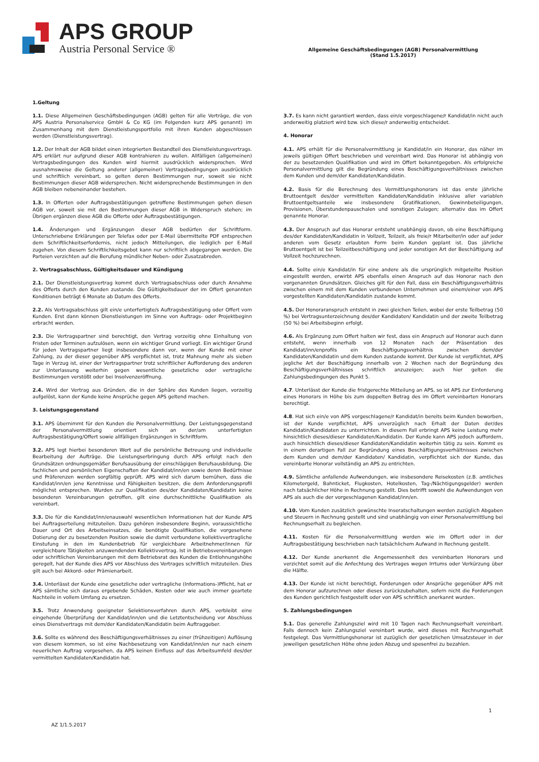APS GROUP
Austria Personal Service ®
Allgemeine Geschäftsbedingungen (AGB) Personalvermittlung
(Stand 1.5.2017)
1.Geltung
1.1. Diese Allgemeinen Geschäftsbedingungen (AGB) gelten für alle Verträge, die von APS Austria Personalservice GmbH & Co KG (im Folgenden kurz APS genannt) im Zusammenhang mit dem Dienstleistungsportfolio mit ihren Kunden abgeschlossen werden (Dienstleistungsvertrag).
1.2. Der Inhalt der AGB bildet einen integrierten Bestandteil des Dienstleistungsvertrags. APS erklärt nur aufgrund dieser AGB kontrahieren zu wollen. Allfälligen (allgemeinen) Vertragsbedingungen des Kunden wird hiermit ausdrücklich widersprochen. Wird ausnahmsweise die Geltung anderer (allgemeiner) Vertragsbedingungen ausdrücklich und schriftlich vereinbart, so gelten deren Bestimmungen nur, soweit sie nicht Bestimmungen dieser AGB widersprechen. Nicht widersprechende Bestimmungen in den AGB bleiben nebeneinander bestehen.
1.3. In Offerten oder Auftragsbestätigungen getroffene Bestimmungen gehen diesen AGB vor, soweit sie mit den Bestimmungen dieser AGB in Widerspruch stehen; im Übrigen ergänzen diese AGB die Offerte oder Auftragsbestätigungen.
1.4. Änderungen und Ergänzungen dieser AGB bedürfen der Schriftform. Unterschriebene Erklärungen per Telefax oder per E-Mail übermittelte PDF entsprechen dem Schriftlichkeitserfordernis, nicht jedoch Mitteilungen, die lediglich per E-Mail zugehen. Von diesem Schriftlichkeitsgebot kann nur schriftlich abgegangen werden. Die Parteien verzichten auf die Berufung mündlicher Neben- oder Zusatzabreden.
2. Vertragsabschluss, Gültigkeitsdauer und Kündigung
2.1. Der Dienstleistungsvertrag kommt durch Vertragsabschluss oder durch Annahme des Offerts durch den Kunden zustande. Die Gültigkeitsdauer der im Offert genannten Konditionen beträgt 6 Monate ab Datum des Offerts.
2.2. Als Vertragsabschluss gilt ein/e unterfertigte/s Auftragsbestätigung oder Offert vom Kunden. Erst dann können Dienstleistungen im Sinne von Auftrags- oder Projektbeginn erbracht werden.
2.3. Die Vertragspartner sind berechtigt, den Vertrag vorzeitig ohne Einhaltung von Fristen oder Terminen aufzulösen, wenn ein wichtiger Grund vorliegt. Ein wichtiger Grund für jeden Vertragspartner liegt insbesondere dann vor, wenn der Kunde mit einer Zahlung, zu der dieser gegenüber APS verpflichtet ist, trotz Mahnung mehr als sieben Tage in Verzug ist, einer der Vertragspartner trotz schriftlicher Aufforderung des anderen zur Unterlassung weiterhin gegen wesentliche gesetzliche oder vertragliche Bestimmungen verstößt oder bei Insolvenzeröffnung.
2.4. Wird der Vertrag aus Gründen, die in der Sphäre des Kunden liegen, vorzeitig aufgelöst, kann der Kunde keine Ansprüche gegen APS geltend machen.
3. Leistungsgegenstand
3.1. APS übernimmt für den Kunden die Personalvermittlung. Der Leistungsgegenstand der Personalvermittlung orientiert sich an der/am unterfertigten Auftragsbestätigung/Offert sowie allfälligen Ergänzungen in Schriftform.
3.2. APS legt hierbei besonderen Wert auf die persönliche Betreuung und individuelle Bearbeitung der Aufträge. Die Leistungserbringung durch APS erfolgt nach den Grundsätzen ordnungsgemäßer Berufsausübung der einschlägigen Berufsausbildung. Die fachlichen und persönlichen Eigenschaften der Kandidat/inn/en sowie deren Bedürfnisse und Präferenzen werden sorgfältig geprüft. APS wird sich darum bemühen, dass die Kandidat/inn/en jene Kenntnisse und Fähigkeiten besitzen, die dem Anforderungsprofil möglichst entsprechen. Wurden zur Qualifikation des/der Kandidaten/Kandidatin keine besonderen Vereinbarungen getroffen, gilt eine durchschnittliche Qualifikation als vereinbart.
3.3. Die für die Kandidat/inn/enauswahl wesentlichen Informationen hat der Kunde APS bei Auftragserteilung mitzuteilen. Dazu gehören insbesondere Beginn, voraussichtliche Dauer und Ort des Arbeitseinsatzes, die benötigte Qualifikation, die vorgesehene Dotierung der zu besetzenden Position sowie die damit verbundene kollektivvertragliche Einstufung in den im Kundenbetrieb für vergleichbare Arbeitnehmer/innen für vergleichbare Tätigkeiten anzuwendenden Kollektivvertrag. Ist in Betriebsvereinbarungen oder schriftlichen Vereinbarungen mit dem Betriebsrat des Kunden die Entlohnungshöhe geregelt, hat der Kunde dies APS vor Abschluss des Vertrages schriftlich mitzuteilen. Dies gilt auch bei Akkord- oder Prämienarbeit.
3.4. Unterlässt der Kunde eine gesetzliche oder vertragliche (Informations-)Pflicht, hat er APS sämtliche sich daraus ergebende Schäden, Kosten oder wie auch immer geartete Nachteile in vollem Umfang zu ersetzen.
3.5. Trotz Anwendung geeigneter Selektionsverfahren durch APS, verbleibt eine eingehende Überprüfung der Kandidat/inn/en und die Letztentscheidung vor Abschluss eines Dienstvertrags mit dem/der Kandidaten/Kandidatin beim Auftraggeber.
3.6. Sollte es während des Beschäftigungsverhältnisses zu einer (frühzeitigen) Auflösung von diesem kommen, so ist eine Nachbesetzung von Kandidat/inn/en nur nach einem neuerlichen Auftrag vorgesehen, da APS keinen Einfluss auf das Arbeitsumfeld des/der vermittelten Kandidaten/Kandidatin hat.
3.7. Es kann nicht garantiert werden, dass ein/e vorgeschlagene/r Kandidat/in nicht auch anderweitig platziert wird bzw. sich diese/r anderweitig entscheidet.
4. Honorar
4.1. APS erhält für die Personalvermittlung je Kandidat/in ein Honorar, das näher im jeweils gültigen Offert beschrieben und vereinbart wird. Das Honorar ist abhängig von der zu besetzenden Qualifikation und wird im Offert bekanntgegeben. Als erfolgreiche Personalvermittlung gilt die Begründung eines Beschäftigungsverhältnisses zwischen dem Kunden und dem/der Kandidaten/Kandidatin.
4.2. Basis für die Berechnung des Vermittlungshonorars ist das erste jährliche Bruttoentgelt des/der vermittelten Kandidaten/Kandidatin inklusive aller variablen Bruttoentgeltsanteile wie insbesondere Gratifikationen, Gewinnbeteiligungen, Provisionen, Überstundenpauschalen und sonstigen Zulagen; alternativ das im Offert genannte Honorar.
4.3. Der Anspruch auf das Honorar entsteht unabhängig davon, ob eine Beschäftigung des/der Kandidaten/Kandidatin in Vollzeit, Teilzeit, als freie/r Mitarbeiter/in oder auf jeder anderen vom Gesetz erlaubten Form beim Kunden geplant ist. Das jährliche Bruttoentgelt ist bei Teilzeitbeschäftigung und jeder sonstigen Art der Beschäftigung auf Vollzeit hochzurechnen.
4.4. Sollte ein/e Kandidat/in für eine andere als die ursprünglich mitgeteilte Position eingestellt werden, erwirbt APS ebenfalls einen Anspruch auf das Honorar nach den vorgenannten Grundsätzen. Gleiches gilt für den Fall, dass ein Beschäftigungsverhältnis zwischen einem mit dem Kunden verbundenen Unternehmen und einem/einer von APS vorgestellten Kandidaten/Kandidatin zustande kommt.
4.5. Der Honoraranspruch entsteht in zwei gleichen Teilen, wobei der erste Teilbetrag (50 %) bei Vertragsunterzeichnung des/der Kandidaten/ Kandidatin und der zweite Teilbetrag (50 %) bei Arbeitsbeginn erfolgt.
4.6. Als Ergänzung zum Offert halten wir fest, dass ein Anspruch auf Honorar auch dann entsteht, wenn innerhalb von 12 Monaten nach der Präsentation des Kandidat/inn/enprofils ein Beschäftigungsverhältnis zwischen dem/der Kandidaten/Kandidatin und dem Kunden zustande kommt. Der Kunde ist verpflichtet, APS jegliche Art der Beschäftigung innerhalb von 2 Wochen nach der Begründung des Beschäftigungsverhältnisses schriftlich anzuzeigen; auch hier gelten die Zahlungsbedingungen des Punkt 5.
4.7. Unterlässt der Kunde die fristgerechte Mitteilung an APS, so ist APS zur Einforderung eines Honorars in Höhe bis zum doppelten Betrag des im Offert vereinbarten Honorars berechtigt.
4.8. Hat sich ein/e von APS vorgeschlagene/r Kandidat/in bereits beim Kunden beworben, ist der Kunde verpflichtet, APS unverzüglich nach Erhalt der Daten der/des Kandidatin/Kandidaten zu unterrichten. In diesem Fall erbringt APS keine Leistung mehr hinsichtlich dieses/dieser Kandidaten/Kandidatin. Der Kunde kann APS jedoch auffordern, auch hinsichtlich dieses/dieser Kandidaten/Kandidatin weiterhin tätig zu sein. Kommt es in einem derartigen Fall zur Begründung eines Beschäftigungsverhältnisses zwischen dem Kunden und dem/der Kandidaten/ Kandidatin, verpflichtet sich der Kunde, das vereinbarte Honorar vollständig an APS zu entrichten.
4.9. Sämtliche anfallende Aufwendungen, wie insbesondere Reisekosten (z.B. amtliches Kilometergeld, Bahnticket, Flugkosten, Hotelkosten, Tag-/Nächtigungsgelder) werden nach tatsächlicher Höhe in Rechnung gestellt. Dies betrifft sowohl die Aufwendungen von APS als auch die der vorgeschlagenen Kandidat/inn/en.
4.10. Vom Kunden zusätzlich gewünschte Inseratschaltungen werden zuzüglich Abgaben und Steuern in Rechnung gestellt und sind unabhängig von einer Personalvermittlung bei Rechnungserhalt zu begleichen.
4.11. Kosten für die Personalvermittlung werden wie im Offert oder in der Auftragsbestätigung beschrieben nach tatsächlichem Aufwand in Rechnung gestellt.
4.12. Der Kunde anerkennt die Angemessenheit des vereinbarten Honorars und verzichtet somit auf die Anfechtung des Vertrages wegen Irrtums oder Verkürzung über die Hälfte.
4.13. Der Kunde ist nicht berechtigt, Forderungen oder Ansprüche gegenüber APS mit dem Honorar aufzurechnen oder dieses zurückzubehalten, sofern nicht die Forderungen des Kunden gerichtlich festgestellt oder von APS schriftlich anerkannt wurden.
5. Zahlungsbedingungen
5.1. Das generelle Zahlungsziel wird mit 10 Tagen nach Rechnungserhalt vereinbart. Falls dennoch kein Zahlungsziel vereinbart wurde, wird dieses mit Rechnungserhalt festgelegt. Das Vermittlungshonorar ist zuzüglich der gesetzlichen Umsatzsteuer in der jeweiligen gesetzlichen Höhe ohne jeden Abzug und spesenfrei zu bezahlen.
1
AZ 1/1.5.2017